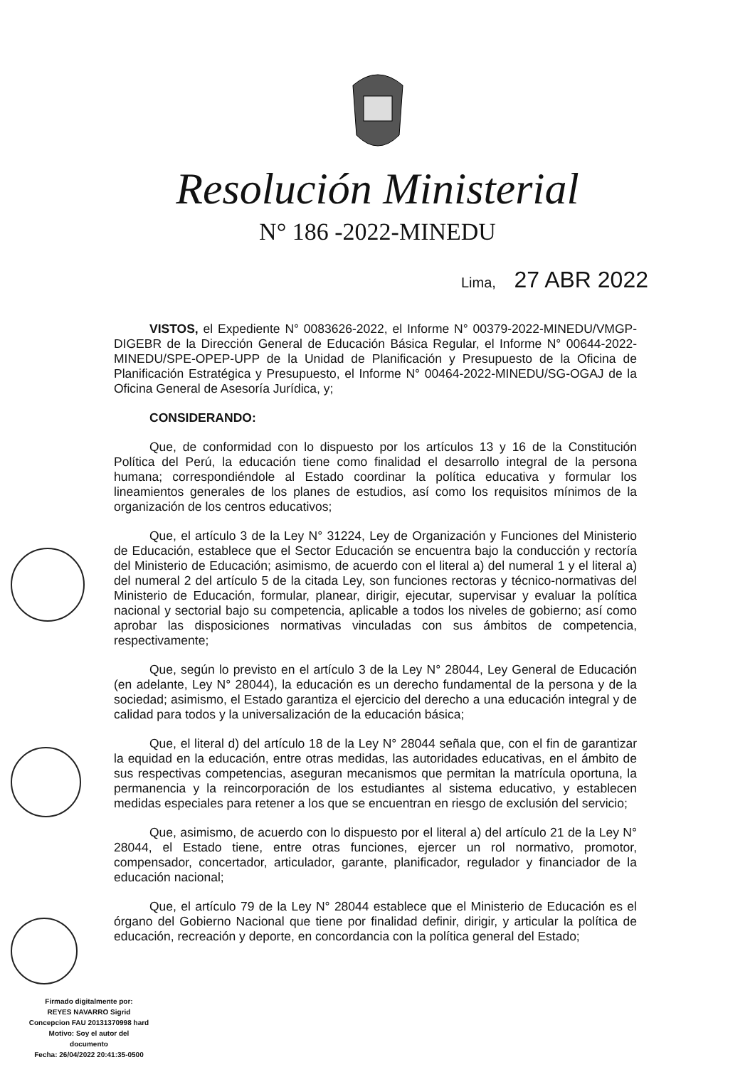Resolución Ministerial
N° 186 -2022-MINEDU
Lima, 27 ABR 2022
VISTOS, el Expediente N° 0083626-2022, el Informe N° 00379-2022-MINEDU/VMGP-DIGEBR de la Dirección General de Educación Básica Regular, el Informe N° 00644-2022-MINEDU/SPE-OPEP-UPP de la Unidad de Planificación y Presupuesto de la Oficina de Planificación Estratégica y Presupuesto, el Informe N° 00464-2022-MINEDU/SG-OGAJ de la Oficina General de Asesoría Jurídica, y;
CONSIDERANDO:
Que, de conformidad con lo dispuesto por los artículos 13 y 16 de la Constitución Política del Perú, la educación tiene como finalidad el desarrollo integral de la persona humana; correspondiéndole al Estado coordinar la política educativa y formular los lineamientos generales de los planes de estudios, así como los requisitos mínimos de la organización de los centros educativos;
Que, el artículo 3 de la Ley N° 31224, Ley de Organización y Funciones del Ministerio de Educación, establece que el Sector Educación se encuentra bajo la conducción y rectoría del Ministerio de Educación; asimismo, de acuerdo con el literal a) del numeral 1 y el literal a) del numeral 2 del artículo 5 de la citada Ley, son funciones rectoras y técnico-normativas del Ministerio de Educación, formular, planear, dirigir, ejecutar, supervisar y evaluar la política nacional y sectorial bajo su competencia, aplicable a todos los niveles de gobierno; así como aprobar las disposiciones normativas vinculadas con sus ámbitos de competencia, respectivamente;
Que, según lo previsto en el artículo 3 de la Ley N° 28044, Ley General de Educación (en adelante, Ley N° 28044), la educación es un derecho fundamental de la persona y de la sociedad; asimismo, el Estado garantiza el ejercicio del derecho a una educación integral y de calidad para todos y la universalización de la educación básica;
Que, el literal d) del artículo 18 de la Ley N° 28044 señala que, con el fin de garantizar la equidad en la educación, entre otras medidas, las autoridades educativas, en el ámbito de sus respectivas competencias, aseguran mecanismos que permitan la matrícula oportuna, la permanencia y la reincorporación de los estudiantes al sistema educativo, y establecen medidas especiales para retener a los que se encuentran en riesgo de exclusión del servicio;
Que, asimismo, de acuerdo con lo dispuesto por el literal a) del artículo 21 de la Ley N° 28044, el Estado tiene, entre otras funciones, ejercer un rol normativo, promotor, compensador, concertador, articulador, garante, planificador, regulador y financiador de la educación nacional;
Que, el artículo 79 de la Ley N° 28044 establece que el Ministerio de Educación es el órgano del Gobierno Nacional que tiene por finalidad definir, dirigir, y articular la política de educación, recreación y deporte, en concordancia con la política general del Estado;
Firmado digitalmente por:
REYES NAVARRO Sigrid
Concepcion FAU 20131370998 hard
Motivo: Soy el autor del
documento
Fecha: 26/04/2022 20:41:35-0500